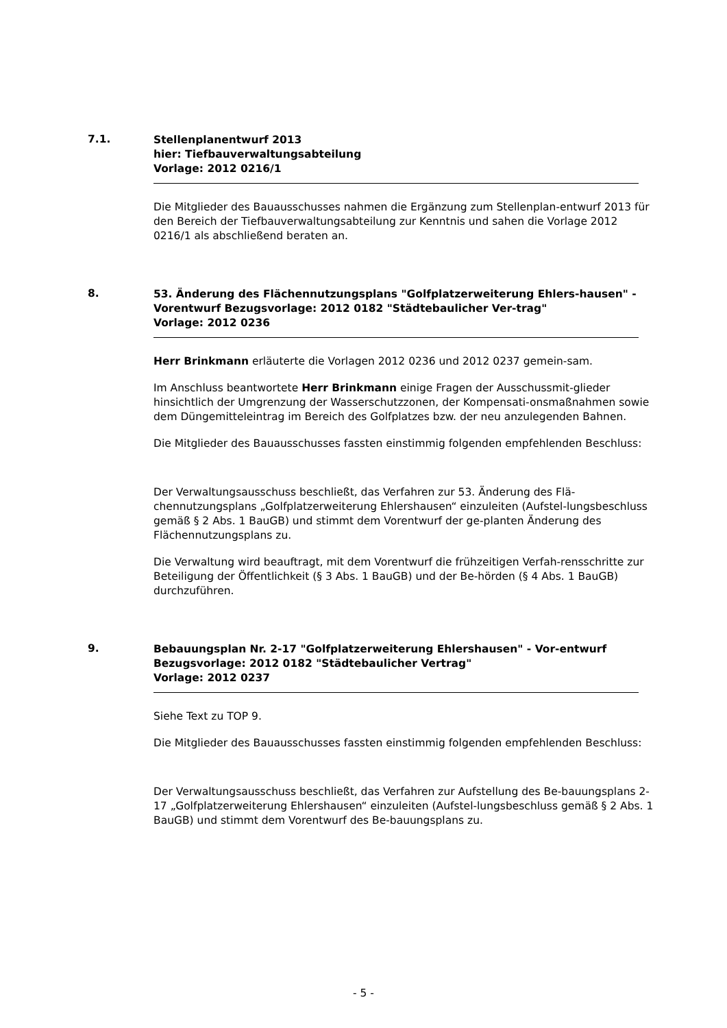7.1.
Stellenplanentwurf 2013
hier: Tiefbauverwaltungsabteilung
Vorlage: 2012 0216/1
Die Mitglieder des Bauausschusses nahmen die Ergänzung zum Stellenplan-entwurf 2013 für den Bereich der Tiefbauverwaltungsabteilung zur Kenntnis und sahen die Vorlage 2012 0216/1 als abschließend beraten an.
8.
53. Änderung des Flächennutzungsplans "Golfplatzerweiterung Ehlers-hausen" - Vorentwurf Bezugsvorlage: 2012 0182 "Städtebaulicher Ver-trag"
Vorlage: 2012 0236
Herr Brinkmann erläuterte die Vorlagen 2012 0236 und 2012 0237 gemein-sam.
Im Anschluss beantwortete Herr Brinkmann einige Fragen der Ausschussmit-glieder hinsichtlich der Umgrenzung der Wasserschutzzonen, der Kompensati-onsmaßnahmen sowie dem Düngemitteleintrag im Bereich des Golfplatzes bzw. der neu anzulegenden Bahnen.
Die Mitglieder des Bauausschusses fassten einstimmig folgenden empfehlenden Beschluss:
Der Verwaltungsausschuss beschließt, das Verfahren zur 53. Änderung des Flä-chennutzungsplans „Golfplatzerweiterung Ehlershausen“ einzuleiten (Aufstel-lungsbeschluss gemäß § 2 Abs. 1 BauGB) und stimmt dem Vorentwurf der ge-planten Änderung des Flächennutzungsplans zu.
Die Verwaltung wird beauftragt, mit dem Vorentwurf die frühzeitigen Verfah-rensschritte zur Beteiligung der Öffentlichkeit (§ 3 Abs. 1 BauGB) und der Be-hörden (§ 4 Abs. 1 BauGB) durchzuführen.
9.
Bebauungsplan Nr. 2-17 "Golfplatzerweiterung Ehlershausen" - Vor-entwurf Bezugsvorlage: 2012 0182 "Städtebaulicher Vertrag"
Vorlage: 2012 0237
Siehe Text zu TOP 9.
Die Mitglieder des Bauausschusses fassten einstimmig folgenden empfehlenden Beschluss:
Der Verwaltungsausschuss beschließt, das Verfahren zur Aufstellung des Be-bauungsplans 2-17 „Golfplatzerweiterung Ehlershausen“ einzuleiten (Aufstel-lungsbeschluss gemäß § 2 Abs. 1 BauGB) und stimmt dem Vorentwurf des Be-bauungsplans zu.
- 5 -